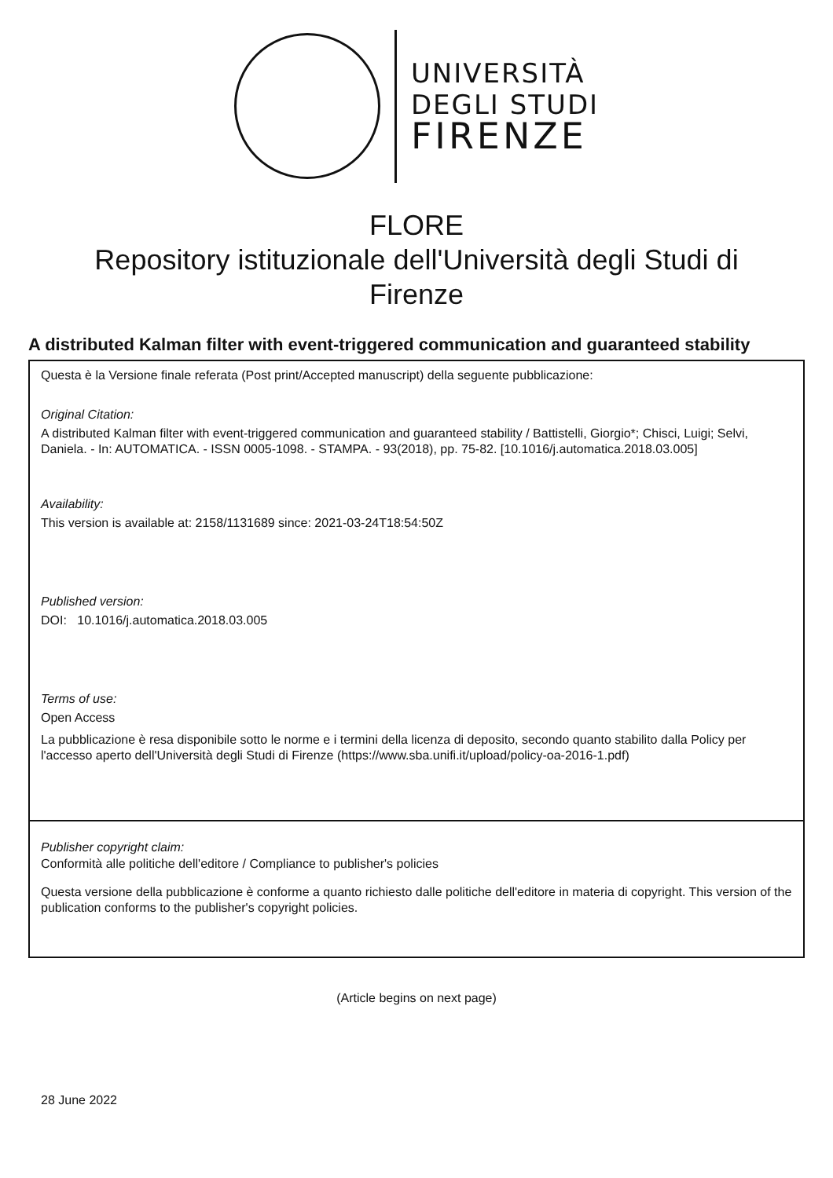UNIVERSITÀ
DEGLI STUDI
FIRENZE
FLORE
Repository istituzionale dell'Università degli Studi di
Firenze
A distributed Kalman filter with event-triggered communication and guaranteed stability
Questa è la Versione finale referata (Post print/Accepted manuscript) della seguente pubblicazione:
Original Citation:
A distributed Kalman filter with event-triggered communication and guaranteed stability / Battistelli, Giorgio*; Chisci, Luigi; Selvi, Daniela. - In: AUTOMATICA. - ISSN 0005-1098. - STAMPA. - 93(2018), pp. 75-82. [10.1016/j.automatica.2018.03.005]
Availability:
This version is available at: 2158/1131689 since: 2021-03-24T18:54:50Z
Published version:
DOI: 10.1016/j.automatica.2018.03.005
Terms of use:
Open Access
La pubblicazione è resa disponibile sotto le norme e i termini della licenza di deposito, secondo quanto stabilito dalla Policy per l'accesso aperto dell'Università degli Studi di Firenze (https://www.sba.unifi.it/upload/policy-oa-2016-1.pdf)
Publisher copyright claim:
Conformità alle politiche dell'editore / Compliance to publisher's policies
Questa versione della pubblicazione è conforme a quanto richiesto dalle politiche dell'editore in materia di copyright. This version of the publication conforms to the publisher's copyright policies.
(Article begins on next page)
28 June 2022